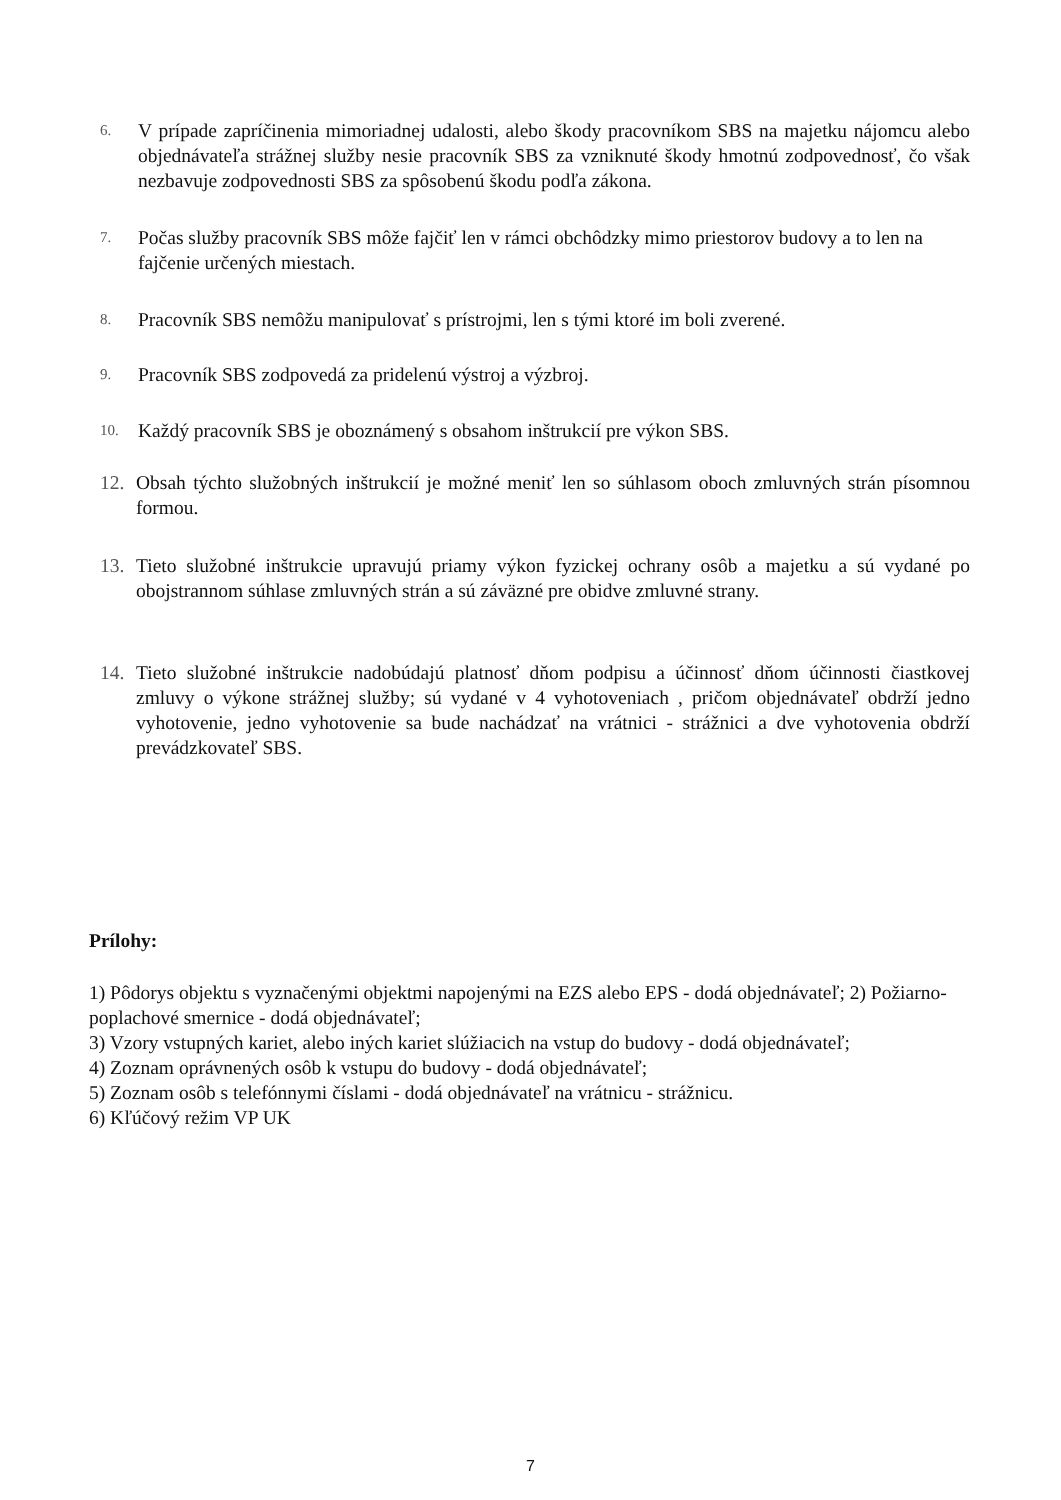6.
V prípade zapríčinenia mimoriadnej udalosti, alebo škody pracovníkom SBS na majetku nájomcu alebo objednávateľa strážnej služby nesie pracovník SBS za vzniknuté škody hmotnú zodpovednosť, čo však nezbavuje zodpovednosti SBS za spôsobenú škodu podľa zákona.
7.
Počas služby pracovník SBS môže fajčiť len v rámci obchôdzky mimo priestorov budovy a to len na fajčenie určených miestach.
8.
Pracovník SBS nemôžu manipulovať s prístrojmi, len s tými ktoré im boli zverené.
9.
Pracovník SBS zodpovedá za pridelenú výstroj a výzbroj.
10.
Každý pracovník SBS je oboznámený s obsahom inštrukcií pre výkon SBS.
12. Obsah týchto služobných inštrukcií je možné meniť len so súhlasom oboch zmluvných strán písomnou formou.
13. Tieto služobné inštrukcie upravujú priamy výkon fyzickej ochrany osôb a majetku a sú vydané po obojstrannom súhlase zmluvných strán a sú záväzné pre obidve zmluvné strany.
14. Tieto služobné inštrukcie nadobúdajú platnosť dňom podpisu a účinnosť dňom účinnosti čiastkovej zmluvy o výkone strážnej služby; sú vydané v 4 vyhotoveniach , pričom objednávateľ obdrží jedno vyhotovenie, jedno vyhotovenie sa bude nachádzať na vrátnici - strážnici a dve vyhotovenia obdrží prevádzkovateľ SBS.
Prílohy:
1) Pôdorys objektu s vyznačenými objektmi napojenými na EZS alebo EPS - dodá objednávateľ; 2) Požiarno-poplachové smernice - dodá objednávateľ;
3) Vzory vstupných kariet, alebo iných kariet slúžiacich na vstup do budovy - dodá objednávateľ;
4) Zoznam oprávnených osôb k vstupu do budovy - dodá objednávateľ;
5) Zoznam osôb s telefónnymi číslami - dodá objednávateľ na vrátnicu - strážnicu.
6) Kľúčový režim VP UK
7